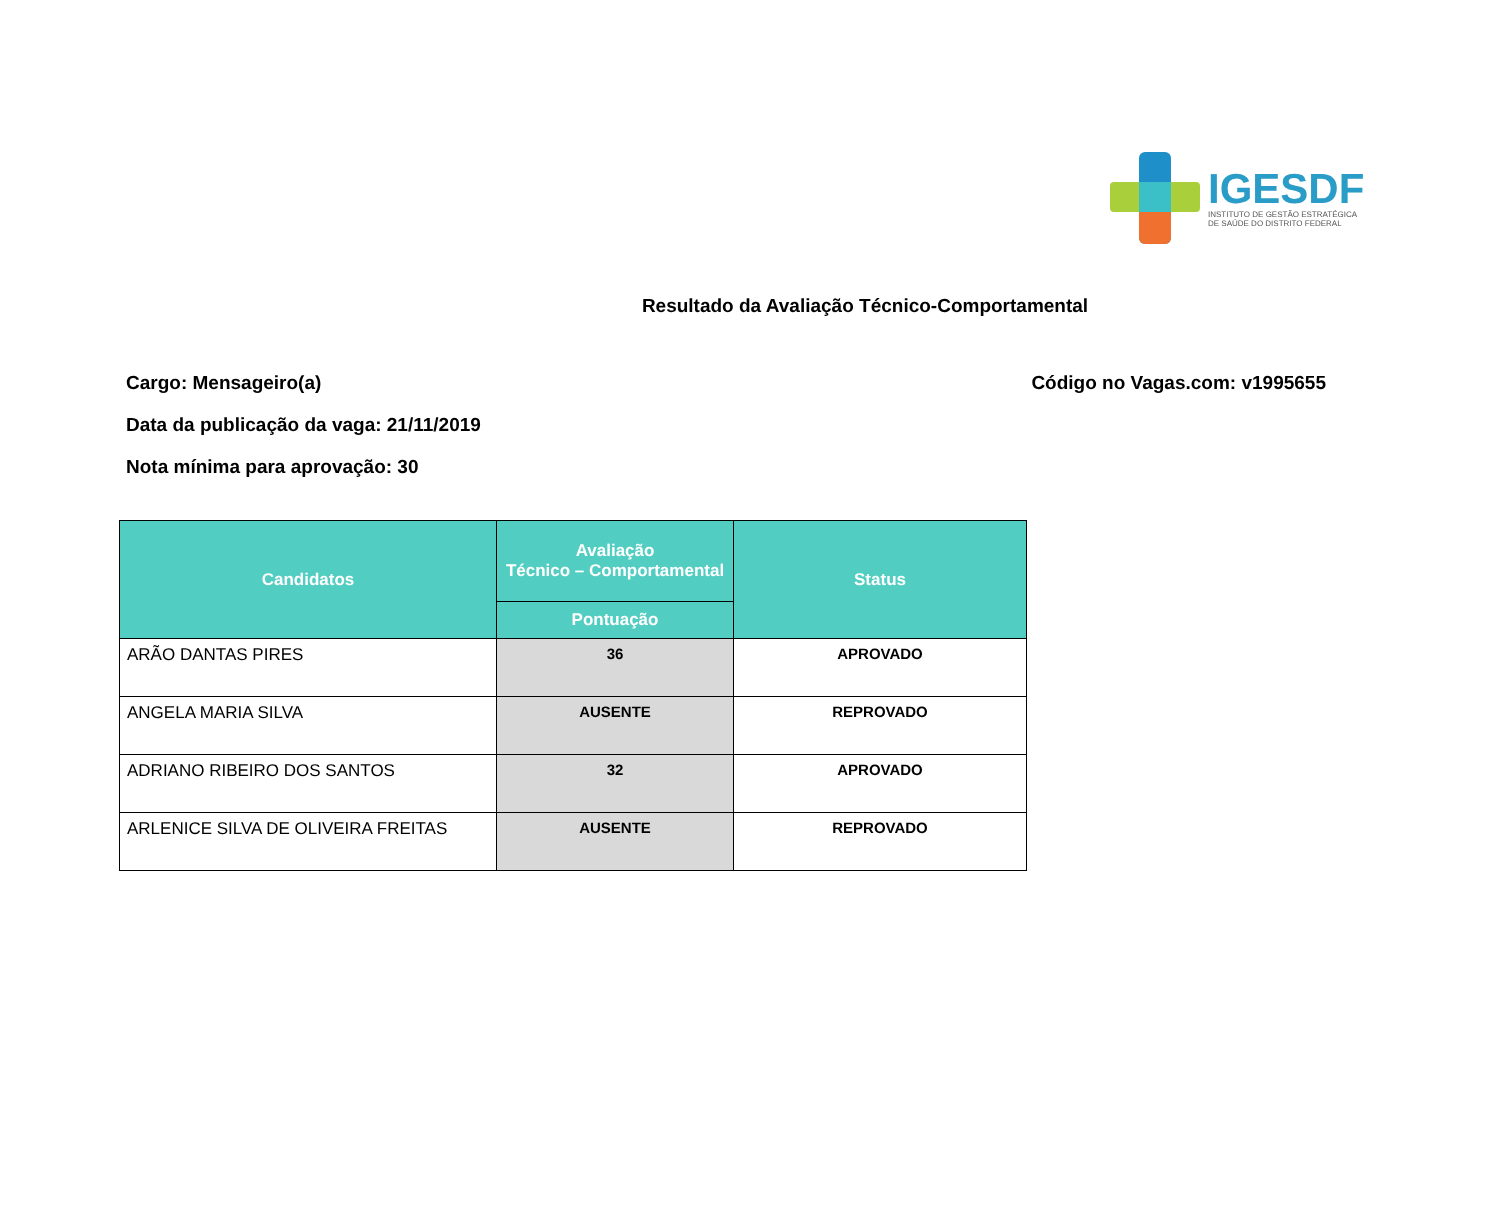IGESDF
INSTITUTO DE GESTÃO ESTRATÉGICA
DE SAÚDE DO DISTRITO FEDERAL
Resultado da Avaliação Técnico-Comportamental
Cargo: Mensageiro(a) Código no Vagas.com: v1995655
Data da publicação da vaga: 21/11/2019
Nota mínima para aprovação: 30
| Candidatos | Avaliação Técnico – Comportamental | Status |
| --- | --- | --- |
| | Pontuação | |
| ARÃO DANTAS PIRES | 36 | APROVADO |
| ANGELA MARIA SILVA | AUSENTE | REPROVADO |
| ADRIANO RIBEIRO DOS SANTOS | 32 | APROVADO |
| ARLENICE SILVA DE OLIVEIRA FREITAS | AUSENTE | REPROVADO |